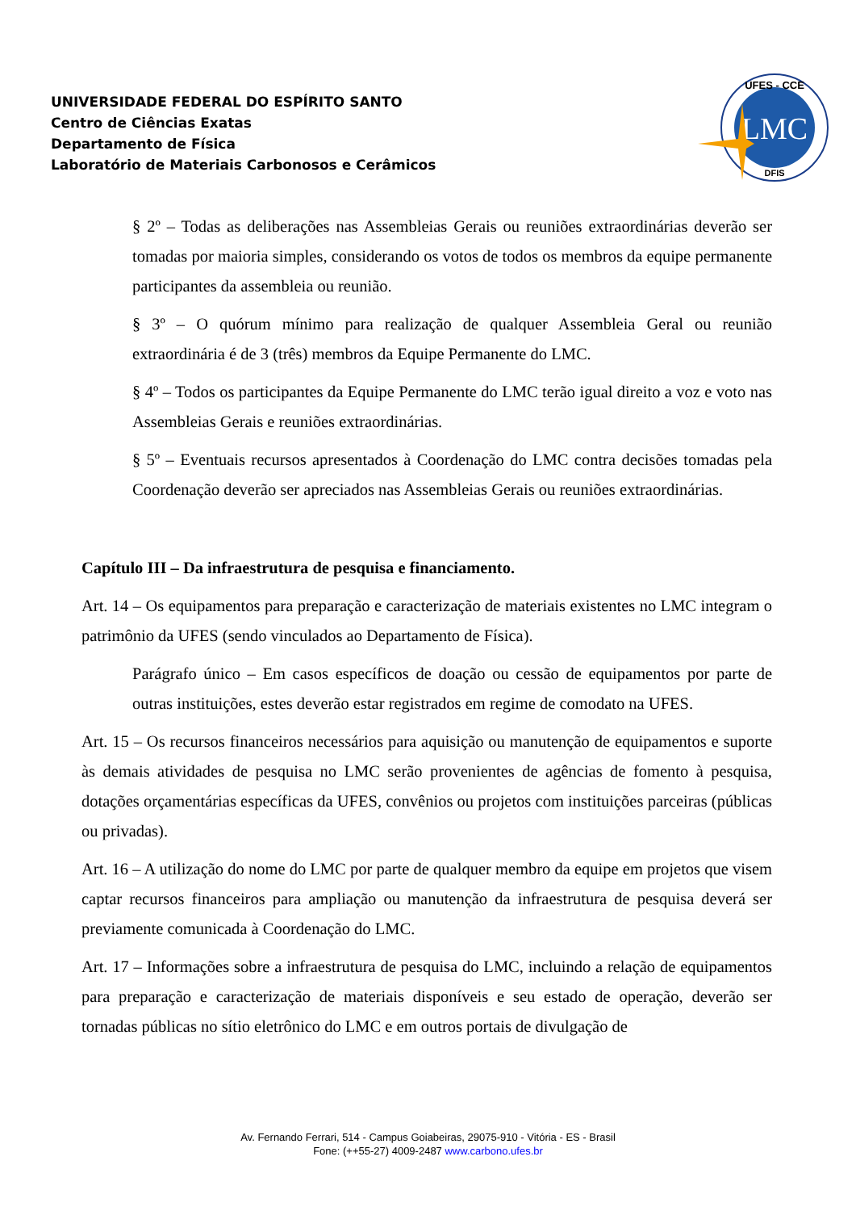UNIVERSIDADE FEDERAL DO ESPÍRITO SANTO
Centro de Ciências Exatas
Departamento de Física
Laboratório de Materiais Carbonosos e Cerâmicos
LMC
UFES - CCE
DFIS
§ 2º – Todas as deliberações nas Assembleias Gerais ou reuniões extraordinárias deverão ser tomadas por maioria simples, considerando os votos de todos os membros da equipe permanente participantes da assembleia ou reunião.
§ 3º – O quórum mínimo para realização de qualquer Assembleia Geral ou reunião extraordinária é de 3 (três) membros da Equipe Permanente do LMC.
§ 4º – Todos os participantes da Equipe Permanente do LMC terão igual direito a voz e voto nas Assembleias Gerais e reuniões extraordinárias.
§ 5º – Eventuais recursos apresentados à Coordenação do LMC contra decisões tomadas pela Coordenação deverão ser apreciados nas Assembleias Gerais ou reuniões extraordinárias.
Capítulo III – Da infraestrutura de pesquisa e financiamento.
Art. 14 – Os equipamentos para preparação e caracterização de materiais existentes no LMC integram o patrimônio da UFES (sendo vinculados ao Departamento de Física).
Parágrafo único – Em casos específicos de doação ou cessão de equipamentos por parte de outras instituições, estes deverão estar registrados em regime de comodato na UFES.
Art. 15 – Os recursos financeiros necessários para aquisição ou manutenção de equipamentos e suporte às demais atividades de pesquisa no LMC serão provenientes de agências de fomento à pesquisa, dotações orçamentárias específicas da UFES, convênios ou projetos com instituições parceiras (públicas ou privadas).
Art. 16 – A utilização do nome do LMC por parte de qualquer membro da equipe em projetos que visem captar recursos financeiros para ampliação ou manutenção da infraestrutura de pesquisa deverá ser previamente comunicada à Coordenação do LMC.
Art. 17 – Informações sobre a infraestrutura de pesquisa do LMC, incluindo a relação de equipamentos para preparação e caracterização de materiais disponíveis e seu estado de operação, deverão ser tornadas públicas no sítio eletrônico do LMC e em outros portais de divulgação de
Av. Fernando Ferrari, 514 - Campus Goiabeiras, 29075-910 - Vitória - ES - Brasil
Fone: (++55-27) 4009-2487 www.carbono.ufes.br